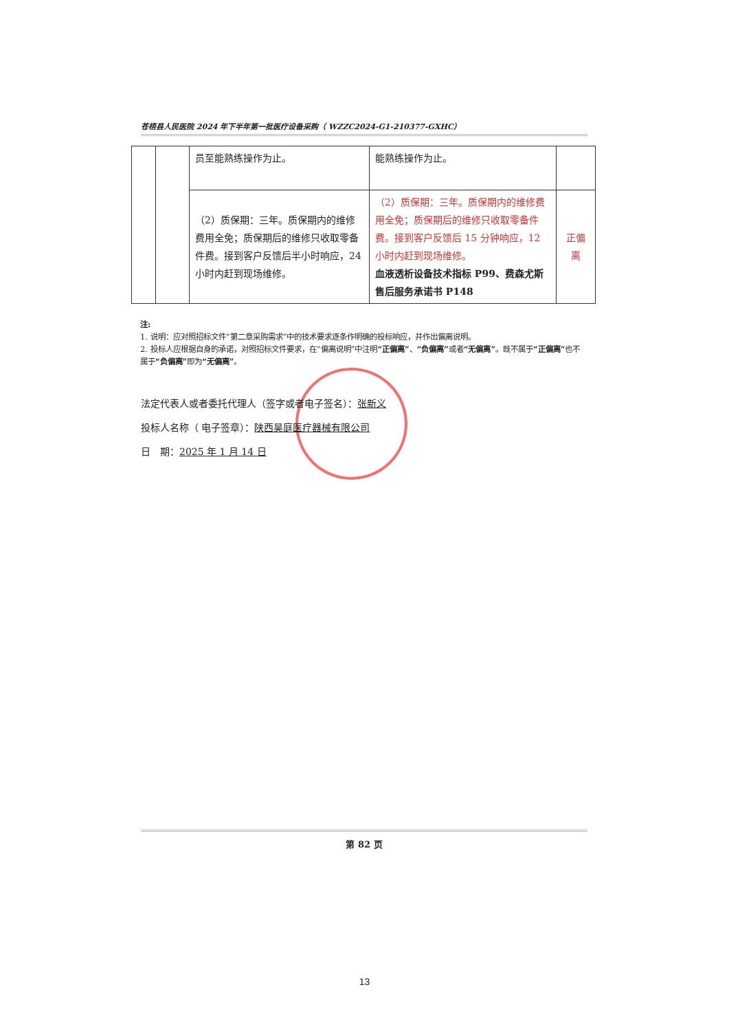苍梧县人民医院 2024 年下半年第一批医疗设备采购（ WZZC2024-G1-210377-GXHC）
| | | 员至能熟练操作为止。 | 能熟练操作为止。 | |
| | | （2）质保期：三年。质保期内的维修费用全免；质保期后的维修只收取零备件费。接到客户反馈后半小时响应，24 小时内赶到现场维修。 | （2）质保期：三年。质保期内的维修费用全免；质保期后的维修只收取零备件费。接到客户反馈后 15 分钟响应，12 小时内赶到现场维修。 血液透析设备技术指标 P99、费森尤斯售后服务承诺书 P148 | 正偏离 |
注:
1. 说明：应对照招标文件“第二章采购需求”中的技术要求逐条作明确的投标响应，并作出偏离说明。
2. 投标人应根据自身的承诺，对照招标文件要求，在“偏离说明”中注明“正偏离”、“负偏离”或者“无偏离”。既不属于“正偏离”也不属于“负偏离”即为“无偏离”。
法定代表人或者委托代理人（签字或者电子签名）：张新义
投标人名称（ 电子签章）：陕西昊庭医疗器械有限公司
日　期：2025 年 1 月 14 日
第 82 页
13